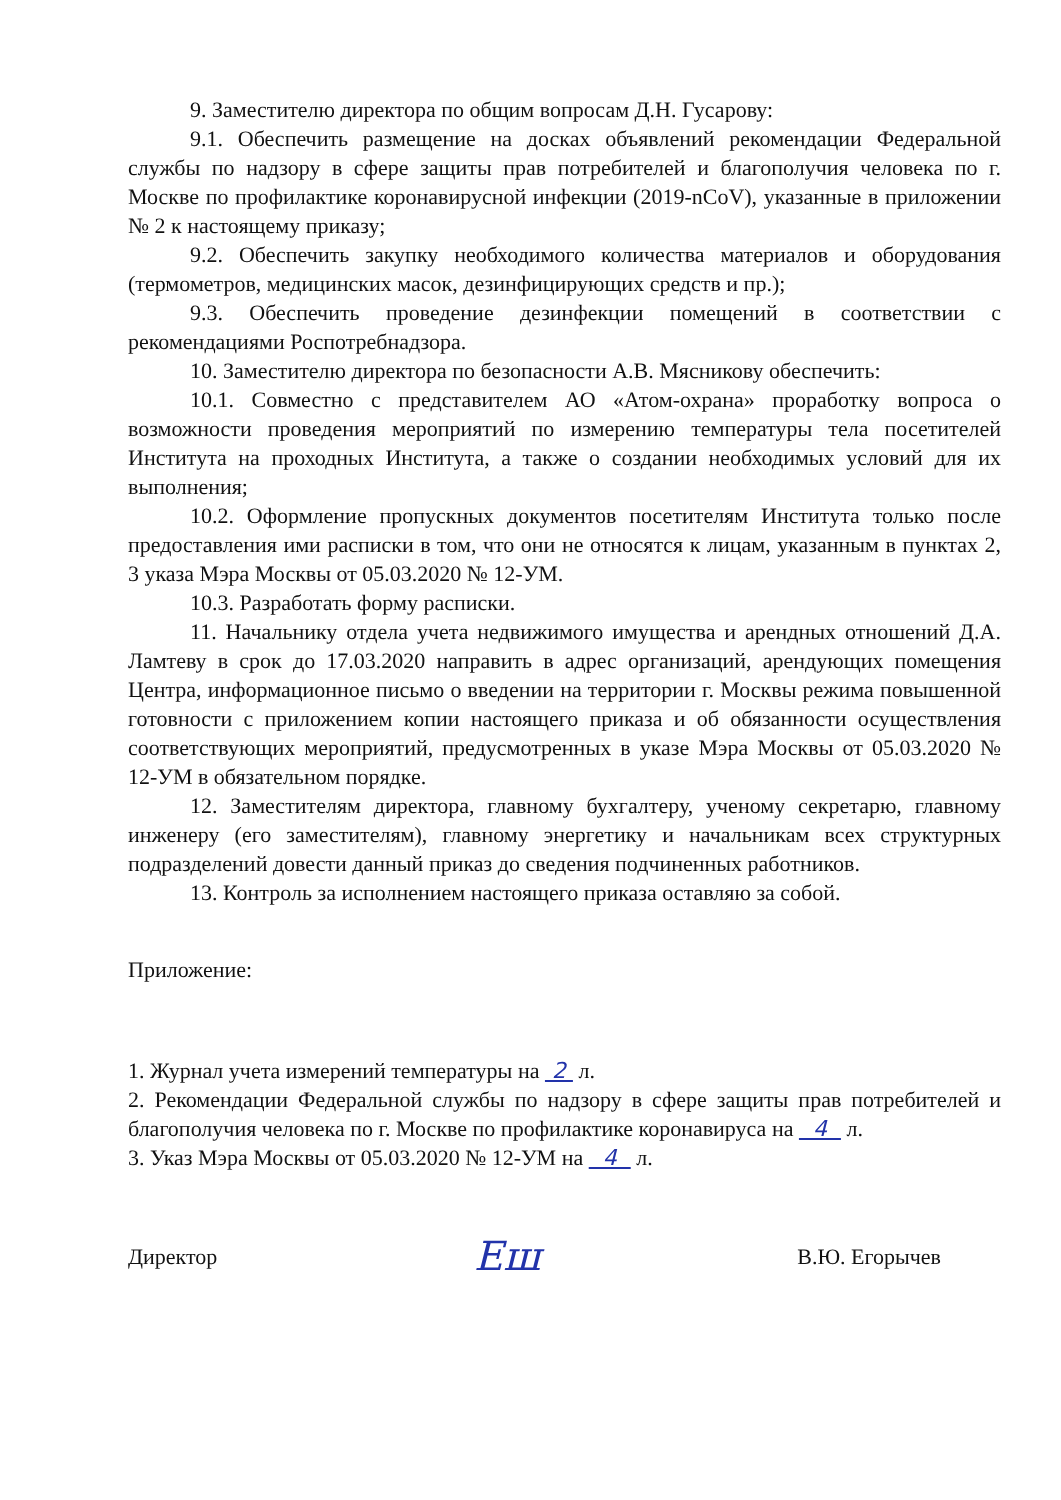9. Заместителю директора по общим вопросам Д.Н. Гусарову:
9.1. Обеспечить размещение на досках объявлений рекомендации Федеральной службы по надзору в сфере защиты прав потребителей и благополучия человека по г. Москве по профилактике коронавирусной инфекции (2019-nCoV), указанные в приложении № 2 к настоящему приказу;
9.2. Обеспечить закупку необходимого количества материалов и оборудования (термометров, медицинских масок, дезинфицирующих средств и пр.);
9.3. Обеспечить проведение дезинфекции помещений в соответствии с рекомендациями Роспотребнадзора.
10. Заместителю директора по безопасности А.В. Мясникову обеспечить:
10.1. Совместно с представителем АО «Атом-охрана» проработку вопроса о возможности проведения мероприятий по измерению температуры тела посетителей Института на проходных Института, а также о создании необходимых условий для их выполнения;
10.2. Оформление пропускных документов посетителям Института только после предоставления ими расписки в том, что они не относятся к лицам, указанным в пунктах 2, 3 указа Мэра Москвы от 05.03.2020 № 12-УМ.
10.3. Разработать форму расписки.
11. Начальнику отдела учета недвижимого имущества и арендных отношений Д.А. Ламтеву в срок до 17.03.2020 направить в адрес организаций, арендующих помещения Центра, информационное письмо о введении на территории г. Москвы режима повышенной готовности с приложением копии настоящего приказа и об обязанности осуществления соответствующих мероприятий, предусмотренных в указе Мэра Москвы от 05.03.2020 № 12-УМ в обязательном порядке.
12. Заместителям директора, главному бухгалтеру, ученому секретарю, главному инженеру (его заместителям), главному энергетику и начальникам всех структурных подразделений довести данный приказ до сведения подчиненных работников.
13. Контроль за исполнением настоящего приказа оставляю за собой.
Приложение:
1. Журнал учета измерений температуры на 2 л.
2. Рекомендации Федеральной службы по надзору в сфере защиты прав потребителей и благополучия человека по г. Москве по профилактике коронавируса на 4 л.
3. Указ Мэра Москвы от 05.03.2020 № 12-УМ на 4 л.
Директор Еш В.Ю. Егорычев